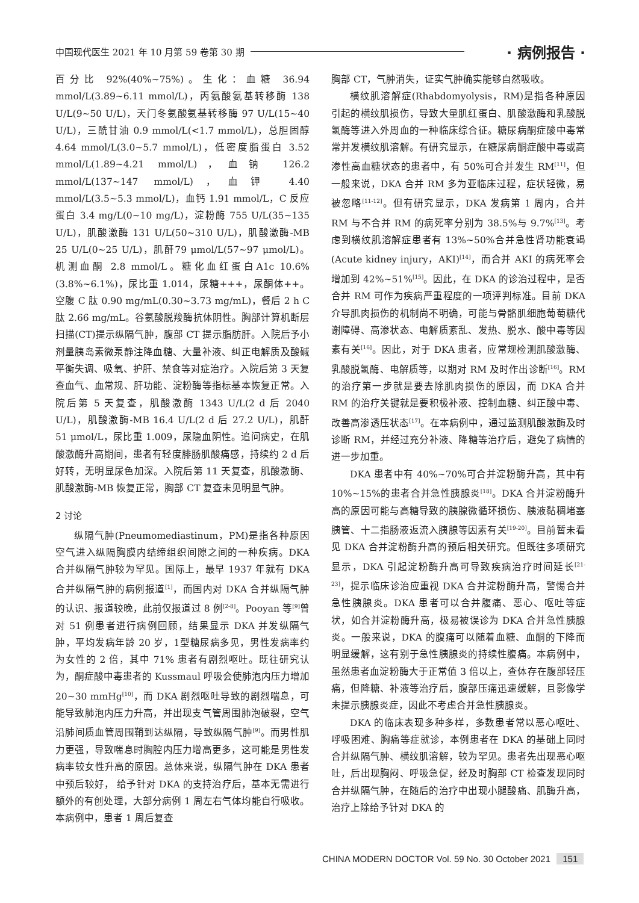中国现代医生 2021 年 10 月第 59 卷第 30 期 · 病例报告 ·
百分比 92%(40%~75%)。生化：血糖 36.94 mmol/L(3.89~6.11 mmol/L)，丙氨酸氨基转移酶 138 U/L(9~50 U/L)，天门冬氨酸氨基转移酶 97 U/L(15~40 U/L)，三酰甘油 0.9 mmol/L(<1.7 mmol/L)，总胆固醇 4.64 mmol/L(3.0~5.7 mmol/L)，低密度脂蛋白 3.52 mmol/L(1.89~4.21 mmol/L)，血钠 126.2 mmol/L(137~147 mmol/L)，血钾 4.40 mmol/L(3.5~5.3 mmol/L)，血钙 1.91 mmol/L，C 反应蛋白 3.4 mg/L(0~10 mg/L)，淀粉酶 755 U/L(35~135 U/L)，肌酸激酶 131 U/L(50~310 U/L)，肌酸激酶-MB 25 U/L(0~25 U/L)，肌酐79 μmol/L(57~97 μmol/L)。机测血酮 2.8 mmol/L。糖化血红蛋白A1c 10.6%(3.8%~6.1%)，尿比重 1.014，尿糖+++，尿酮体++。空腹 C 肽 0.90 mg/mL(0.30~3.73 mg/mL)，餐后 2 h C 肽 2.66 mg/mL。谷氨酸脱羧酶抗体阴性。胸部计算机断层扫描(CT)提示纵隔气肿，腹部 CT 提示脂肪肝。入院后予小剂量胰岛素微泵静注降血糖、大量补液、纠正电解质及酸碱平衡失调、吸氧、护肝、禁食等对症治疗。入院后第 3 天复查血气、血常规、肝功能、淀粉酶等指标基本恢复正常。入院后第 5 天复查，肌酸激酶 1343 U/L(2 d 后 2040 U/L)，肌酸激酶-MB 16.4 U/L(2 d 后 27.2 U/L)，肌酐 51 μmol/L，尿比重 1.009，尿隐血阴性。追问病史，在肌酸激酶升高期间，患者有轻度腓肠肌酸痛感，持续约 2 d 后好转，无明显尿色加深。入院后第 11 天复查，肌酸激酶、肌酸激酶-MB 恢复正常，胸部 CT 复查未见明显气肿。
2 讨论
纵隔气肿(Pneumomediastinum，PM)是指各种原因空气进入纵隔胸膜内结缔组织间隙之间的一种疾病。DKA 合并纵隔气肿较为罕见。国际上，最早 1937 年就有 DKA 合并纵隔气肿的病例报道<sup>[1]</sup>，而国内对 DKA 合并纵隔气肿的认识、报道较晚，此前仅报道过 8 例<sup>[2-8]</sup>。Pooyan 等<sup>[9]</sup>曾对 51 例患者进行病例回顾，结果显示 DKA 并发纵隔气肿，平均发病年龄 20 岁，1型糖尿病多见，男性发病率约为女性的 2 倍，其中 71% 患者有剧烈呕吐。既往研究认为，酮症酸中毒患者的 Kussmaul 呼吸会使肺泡内压力增加 20~30 mmHg<sup>[10]</sup>，而 DKA 剧烈呕吐导致的剧烈喘息，可能导致肺泡内压力升高，并出现支气管周围肺泡破裂，空气沿肺间质血管周围鞘到达纵隔，导致纵隔气肿<sup>[9]</sup>。而男性肌力更强，导致喘息时胸腔内压力增高更多，这可能是男性发病率较女性升高的原因。总体来说，纵隔气肿在 DKA 患者中预后较好， 给予针对 DKA 的支持治疗后，基本无需进行额外的有创处理，大部分病例 1 周左右气体均能自行吸收。本病例中，患者 1 周后复查
胸部 CT，气肿消失，证实气肿确实能够自然吸收。
横纹肌溶解症(Rhabdomyolysis，RM)是指各种原因引起的横纹肌损伤，导致大量肌红蛋白、肌酸激酶和乳酸脱氢酶等进入外周血的一种临床综合征。糖尿病酮症酸中毒常常并发横纹肌溶解。有研究显示，在糖尿病酮症酸中毒或高渗性高血糖状态的患者中，有 50%可合并发生 RM<sup>[11]</sup>，但一般来说，DKA 合并 RM 多为亚临床过程，症状轻微，易被忽略<sup>[11-12]</sup>。但有研究显示，DKA 发病第 1 周内，合并 RM 与不合并 RM 的病死率分别为 38.5%与 9.7%<sup>[13]</sup>。考虑到横纹肌溶解症患者有 13%~50%合并急性肾功能衰竭(Acute kidney injury，AKI)<sup>[14]</sup>，而合并 AKI 的病死率会增加到 42%~51%<sup>[15]</sup>。因此，在 DKA 的诊治过程中，是否合并 RM 可作为疾病严重程度的一项评判标准。目前 DKA 介导肌肉损伤的机制尚不明确，可能与骨骼肌细胞葡萄糖代谢障碍、高渗状态、电解质紊乱、发热、脱水、酸中毒等因素有关<sup>[16]</sup>。因此，对于 DKA 患者，应常规检测肌酸激酶、乳酸脱氢酶、电解质等，以期对 RM 及时作出诊断<sup>[16]</sup>。RM 的治疗第一步就是要去除肌肉损伤的原因，而 DKA 合并 RM 的治疗关键就是要积极补液、控制血糖、纠正酸中毒、改善高渗透压状态<sup>[17]</sup>。在本病例中，通过监测肌酸激酶及时诊断 RM，并经过充分补液、降糖等治疗后，避免了病情的进一步加重。
DKA 患者中有 40%~70%可合并淀粉酶升高，其中有 10%~15%的患者合并急性胰腺炎<sup>[18]</sup>。DKA 合并淀粉酶升高的原因可能与高糖导致的胰腺微循环损伤、胰液黏稠堵塞胰管、十二指肠液返流入胰腺等因素有关<sup>[19-20]</sup>。目前暂未看见 DKA 合并淀粉酶升高的预后相关研究。但既往多项研究显示，DKA 引起淀粉酶升高可导致疾病治疗时间延长<sup>[21-23]</sup>，提示临床诊治应重视 DKA 合并淀粉酶升高，警惕合并急性胰腺炎。DKA 患者可以合并腹痛、恶心、呕吐等症状，如合并淀粉酶升高，极易被误诊为 DKA 合并急性胰腺炎。一般来说，DKA 的腹痛可以随着血糖、血酮的下降而明显缓解，这有别于急性胰腺炎的持续性腹痛。本病例中，虽然患者血淀粉酶大于正常值 3 倍以上，查体存在腹部轻压痛，但降糖、补液等治疗后，腹部压痛迅速缓解，且影像学未提示胰腺炎症，因此不考虑合并急性胰腺炎。
DKA 的临床表现多种多样，多数患者常以恶心呕吐、呼吸困难、胸痛等症就诊，本例患者在 DKA 的基础上同时合并纵隔气肿、横纹肌溶解，较为罕见。患者先出现恶心呕吐，后出现胸闷、呼吸急促，经及时胸部 CT 检查发现同时合并纵隔气肿，在随后的治疗中出现小腿酸痛、肌酶升高，治疗上除给予针对 DKA 的
CHINA MODERN DOCTOR Vol. 59 No. 30 October 2021 151